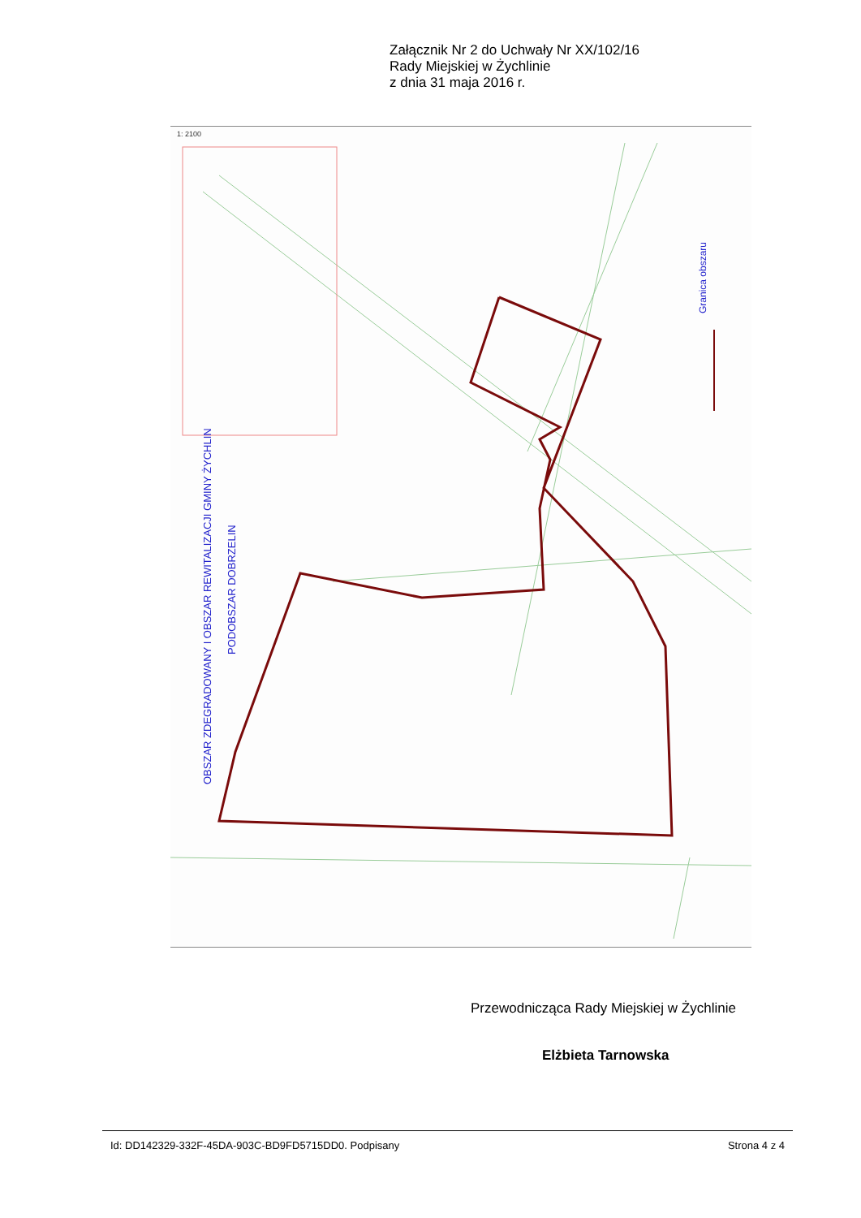Załącznik Nr 2 do Uchwały Nr XX/102/16
Rady Miejskiej w Żychlinie
z dnia 31 maja 2016 r.
Granica obszaru
OBSZAR ZDEGRADOWANY I OBSZAR REWITALIZACJI GMINY ŻYCHLIN
PODOBSZAR DOBRZELIN
1: 2100
Przewodnicząca Rady Miejskiej w Żychlinie
Elżbieta Tarnowska
Id: DD142329-332F-45DA-903C-BD9FD5715DD0. Podpisany Strona 4 z 4